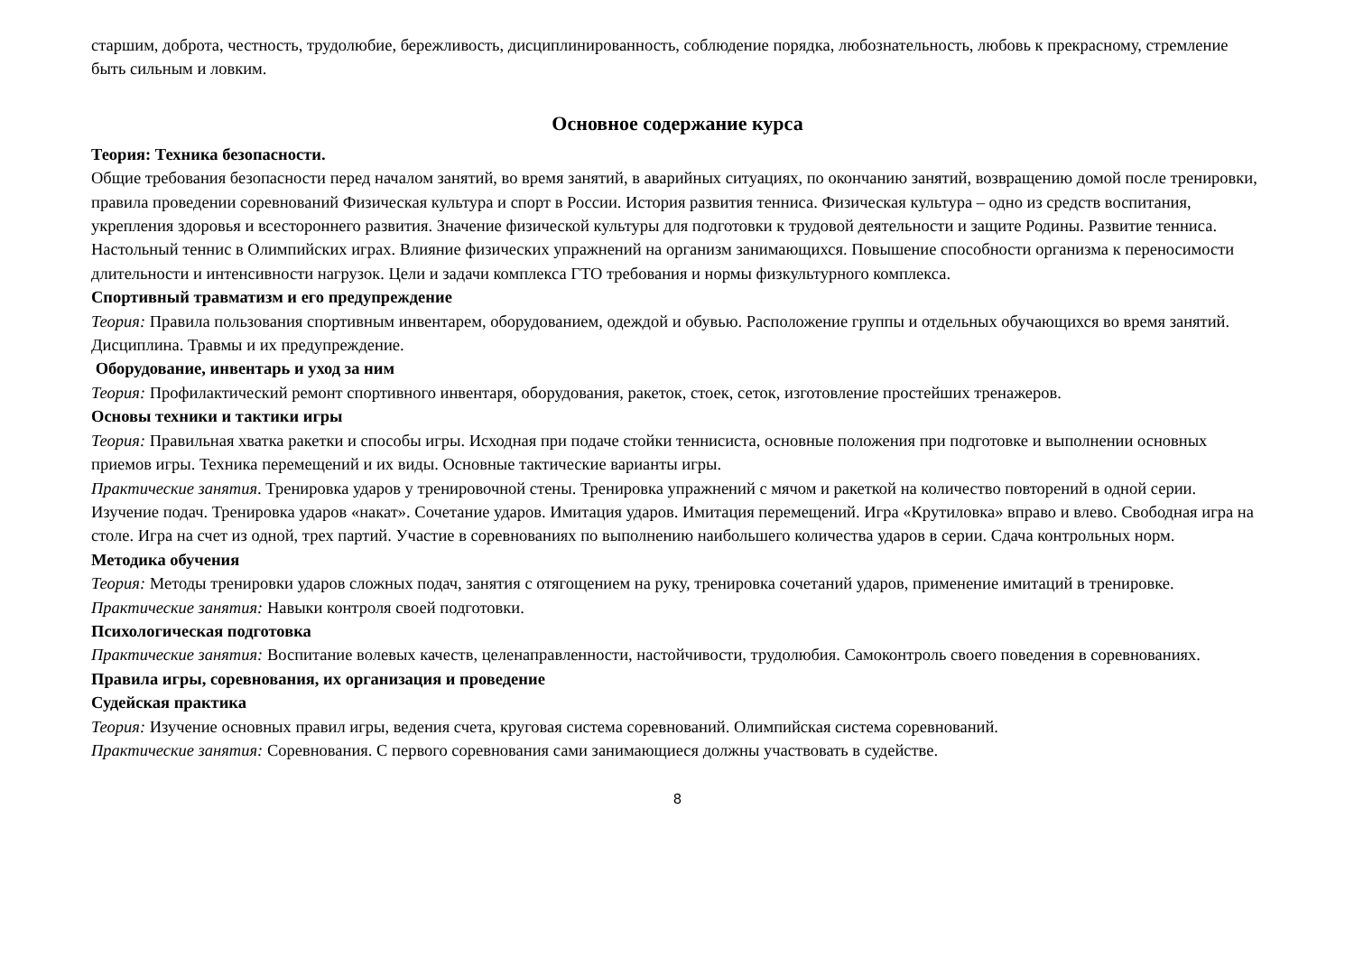старшим, доброта, честность, трудолюбие, бережливость, дисциплинированность, соблюдение порядка, любознательность, любовь к прекрасному, стремление быть сильным и ловким.
Основное содержание курса
Теория: Техника безопасности.
Общие требования безопасности перед началом занятий, во время занятий, в аварийных ситуациях, по окончанию занятий, возвращению домой после тренировки, правила проведении соревнований Физическая культура и спорт в России. История развития тенниса. Физическая культура – одно из средств воспитания, укрепления здоровья и всестороннего развития. Значение физической культуры для подготовки к трудовой деятельности и защите Родины. Развитие тенниса. Настольный теннис в Олимпийских играх. Влияние физических упражнений на организм занимающихся. Повышение способности организма к переносимости длительности и интенсивности нагрузок. Цели и задачи комплекса ГТО требования и нормы физкультурного комплекса.
Спортивный травматизм и его предупреждение
Теория: Правила пользования спортивным инвентарем, оборудованием, одеждой и обувью. Расположение группы и отдельных обучающихся во время занятий. Дисциплина. Травмы и их предупреждение.
Оборудование, инвентарь и уход за ним
Теория: Профилактический ремонт спортивного инвентаря, оборудования, ракеток, стоек, сеток, изготовление простейших тренажеров.
Основы техники и тактики игры
Теория: Правильная хватка ракетки и способы игры. Исходная при подаче стойки теннисиста, основные положения при подготовке и выполнении основных приемов игры. Техника перемещений и их виды. Основные тактические варианты игры.
Практические занятия. Тренировка ударов у тренировочной стены. Тренировка упражнений с мячом и ракеткой на количество повторений в одной серии. Изучение подач. Тренировка ударов «накат». Сочетание ударов. Имитация ударов. Имитация перемещений. Игра «Крутиловка» вправо и влево. Свободная игра на столе. Игра на счет из одной, трех партий. Участие в соревнованиях по выполнению наибольшего количества ударов в серии. Сдача контрольных норм.
Методика обучения
Теория: Методы тренировки ударов сложных подач, занятия с отягощением на руку, тренировка сочетаний ударов, применение имитаций в тренировке.
Практические занятия: Навыки контроля своей подготовки.
Психологическая подготовка
Практические занятия: Воспитание волевых качеств, целенаправленности, настойчивости, трудолюбия. Самоконтроль своего поведения в соревнованиях.
Правила игры, соревнования, их организация и проведение
Судейская практика
Теория: Изучение основных правил игры, ведения счета, круговая система соревнований. Олимпийская система соревнований.
Практические занятия: Соревнования. С первого соревнования сами занимающиеся должны участвовать в судействе.
8